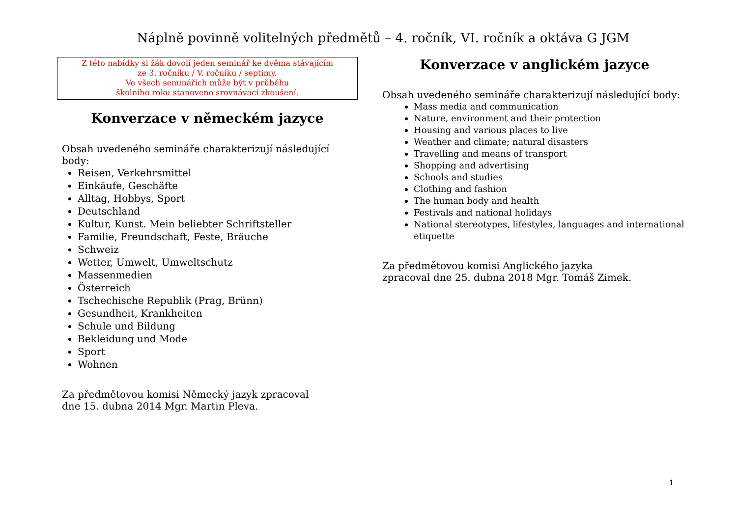Náplně povinně volitelných předmětů – 4. ročník, VI. ročník a oktáva G JGM
Z této nabídky si žák dovolí jeden seminář ke dvěma stávajícím
ze 3. ročníku / V. ročníku / septimy.
Ve všech seminářích může být v průběhu
školního roku stanoveno srovnávací zkoušení.
Konverzace v německém jazyce
Obsah uvedeného semináře charakterizují následující body:
Reisen, Verkehrsmittel
Einkäufe, Geschäfte
Alltag, Hobbys, Sport
Deutschland
Kultur, Kunst. Mein beliebter Schriftsteller
Familie, Freundschaft, Feste, Bräuche
Schweiz
Wetter, Umwelt, Umweltschutz
Massenmedien
Österreich
Tschechische Republik (Prag, Brünn)
Gesundheit, Krankheiten
Schule und Bildung
Bekleidung und Mode
Sport
Wohnen
Za předmětovou komisi Německý jazyk zpracoval
dne 15. dubna 2014 Mgr. Martin Pleva.
Konverzace v anglickém jazyce
Obsah uvedeného semináře charakterizují následující body:
Mass media and communication
Nature, environment and their protection
Housing and various places to live
Weather and climate; natural disasters
Travelling and means of transport
Shopping and advertising
Schools and studies
Clothing and fashion
The human body and health
Festivals and national holidays
National stereotypes, lifestyles, languages and international etiquette
Za předmětovou komisi Anglického jazyka
zpracoval dne 25. dubna 2018 Mgr. Tomáš Zimek.
1